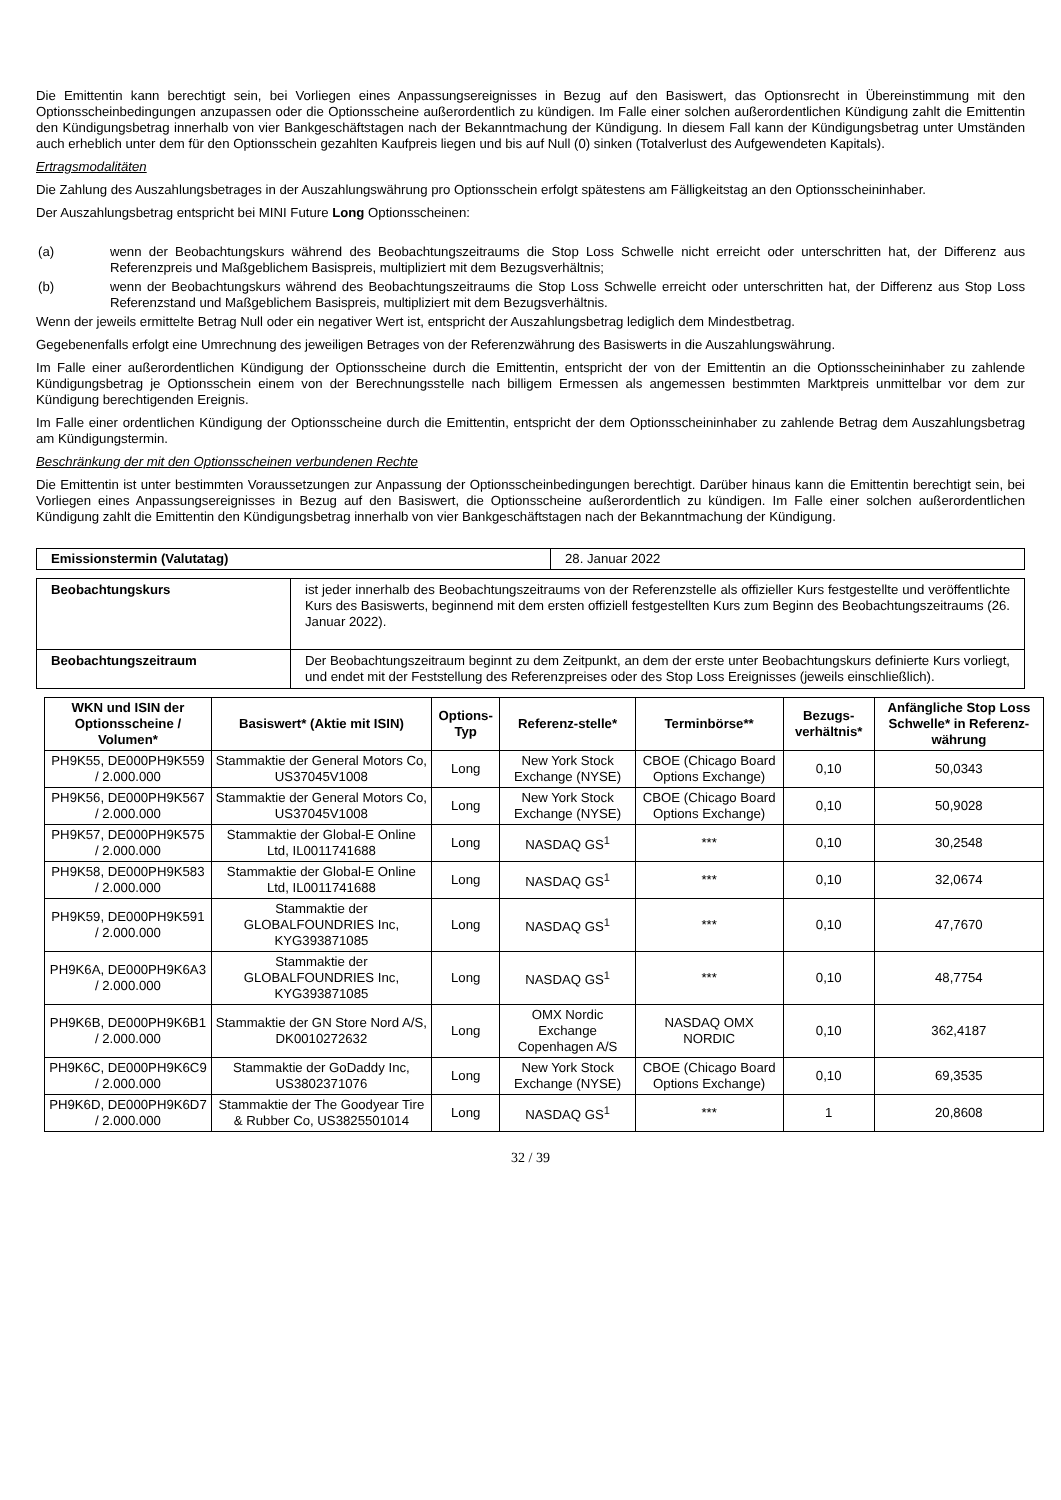Die Emittentin kann berechtigt sein, bei Vorliegen eines Anpassungsereignisses in Bezug auf den Basiswert, das Optionsrecht in Übereinstimmung mit den Optionsscheinbedingungen anzupassen oder die Optionsscheine außerordentlich zu kündigen. Im Falle einer solchen außerordentlichen Kündigung zahlt die Emittentin den Kündigungsbetrag innerhalb von vier Bankgeschäftstagen nach der Bekanntmachung der Kündigung. In diesem Fall kann der Kündigungsbetrag unter Umständen auch erheblich unter dem für den Optionsschein gezahlten Kaufpreis liegen und bis auf Null (0) sinken (Totalverlust des Aufgewendeten Kapitals).
Ertragsmodalitäten
Die Zahlung des Auszahlungsbetrages in der Auszahlungswährung pro Optionsschein erfolgt spätestens am Fälligkeitstag an den Optionsscheininhaber.
Der Auszahlungsbetrag entspricht bei MINI Future Long Optionsscheinen:
(a) wenn der Beobachtungskurs während des Beobachtungszeitraums die Stop Loss Schwelle nicht erreicht oder unterschritten hat, der Differenz aus Referenzpreis und Maßgeblichem Basispreis, multipliziert mit dem Bezugsverhältnis;
(b) wenn der Beobachtungskurs während des Beobachtungszeitraums die Stop Loss Schwelle erreicht oder unterschritten hat, der Differenz aus Stop Loss Referenzstand und Maßgeblichem Basispreis, multipliziert mit dem Bezugsverhältnis.
Wenn der jeweils ermittelte Betrag Null oder ein negativer Wert ist, entspricht der Auszahlungsbetrag lediglich dem Mindestbetrag.
Gegebenenfalls erfolgt eine Umrechnung des jeweiligen Betrages von der Referenzwährung des Basiswerts in die Auszahlungswährung.
Im Falle einer außerordentlichen Kündigung der Optionsscheine durch die Emittentin, entspricht der von der Emittentin an die Optionsscheininhaber zu zahlende Kündigungsbetrag je Optionsschein einem von der Berechnungsstelle nach billigem Ermessen als angemessen bestimmten Marktpreis unmittelbar vor dem zur Kündigung berechtigenden Ereignis.
Im Falle einer ordentlichen Kündigung der Optionsscheine durch die Emittentin, entspricht der dem Optionsscheininhaber zu zahlende Betrag dem Auszahlungsbetrag am Kündigungstermin.
Beschränkung der mit den Optionsscheinen verbundenen Rechte
Die Emittentin ist unter bestimmten Voraussetzungen zur Anpassung der Optionsscheinbedingungen berechtigt. Darüber hinaus kann die Emittentin berechtigt sein, bei Vorliegen eines Anpassungsereignisses in Bezug auf den Basiswert, die Optionsscheine außerordentlich zu kündigen. Im Falle einer solchen außerordentlichen Kündigung zahlt die Emittentin den Kündigungsbetrag innerhalb von vier Bankgeschäftstagen nach der Bekanntmachung der Kündigung.
| Emissionstermin (Valutatag) | 28. Januar 2022 |
| Beobachtungskurs | ist jeder innerhalb des Beobachtungszeitraums von der Referenzstelle als offizieller Kurs festgestellte und veröffentlichte Kurs des Basiswerts, beginnend mit dem ersten offiziell festgestellten Kurs zum Beginn des Beobachtungszeitraums (26. Januar 2022). |
| Beobachtungszeitraum | Der Beobachtungszeitraum beginnt zu dem Zeitpunkt, an dem der erste unter Beobachtungskurs definierte Kurs vorliegt, und endet mit der Feststellung des Referenzpreises oder des Stop Loss Ereignisses (jeweils einschließlich). |
| WKN und ISIN der Optionsscheine / Volumen* | Basiswert* (Aktie mit ISIN) | Options-Typ | Referenz-stelle* | Terminbörse** | Bezugs-verhältnis* | Anfängliche Stop Loss Schwelle* in Referenz-währung |
| --- | --- | --- | --- | --- | --- | --- |
| PH9K55, DE000PH9K559 / 2.000.000 | Stammaktie der General Motors Co, US37045V1008 | Long | New York Stock Exchange (NYSE) | CBOE (Chicago Board Options Exchange) | 0,10 | 50,0343 |
| PH9K56, DE000PH9K567 / 2.000.000 | Stammaktie der General Motors Co, US37045V1008 | Long | New York Stock Exchange (NYSE) | CBOE (Chicago Board Options Exchange) | 0,10 | 50,9028 |
| PH9K57, DE000PH9K575 / 2.000.000 | Stammaktie der Global-E Online Ltd, IL0011741688 | Long | NASDAQ GS<sup>1</sup> | *** | 0,10 | 30,2548 |
| PH9K58, DE000PH9K583 / 2.000.000 | Stammaktie der Global-E Online Ltd, IL0011741688 | Long | NASDAQ GS<sup>1</sup> | *** | 0,10 | 32,0674 |
| PH9K59, DE000PH9K591 / 2.000.000 | Stammaktie der GLOBALFOUNDRIES Inc, KYG393871085 | Long | NASDAQ GS<sup>1</sup> | *** | 0,10 | 47,7670 |
| PH9K6A, DE000PH9K6A3 / 2.000.000 | Stammaktie der GLOBALFOUNDRIES Inc, KYG393871085 | Long | NASDAQ GS<sup>1</sup> | *** | 0,10 | 48,7754 |
| PH9K6B, DE000PH9K6B1 / 2.000.000 | Stammaktie der GN Store Nord A/S, DK0010272632 | Long | OMX Nordic Exchange Copenhagen A/S | NASDAQ OMX NORDIC | 0,10 | 362,4187 |
| PH9K6C, DE000PH9K6C9 / 2.000.000 | Stammaktie der GoDaddy Inc, US3802371076 | Long | New York Stock Exchange (NYSE) | CBOE (Chicago Board Options Exchange) | 0,10 | 69,3535 |
| PH9K6D, DE000PH9K6D7 / 2.000.000 | Stammaktie der The Goodyear Tire & Rubber Co, US3825501014 | Long | NASDAQ GS<sup>1</sup> | *** | 1 | 20,8608 |
32 / 39